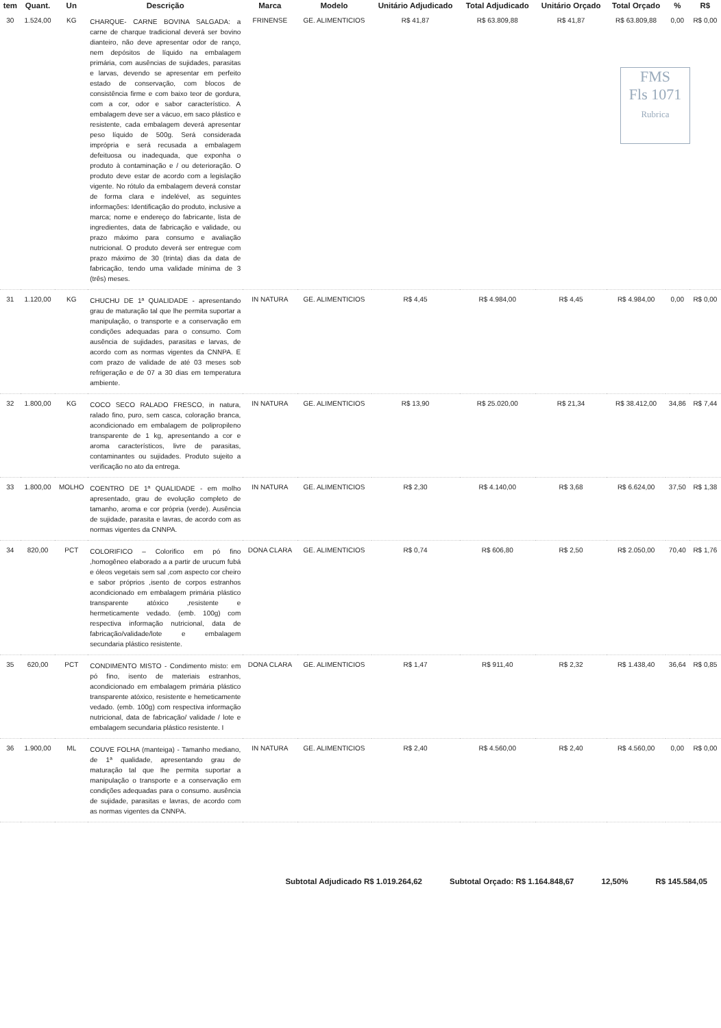FMS
Fls 1071
Rubrica
| tem | Quant. | Un | Descrição | Marca | Modelo | Unitário Adjudicado | Total Adjudicado | Unitário Orçado | Total Orçado | % | R$ |
| --- | --- | --- | --- | --- | --- | --- | --- | --- | --- | --- | --- |
| 30 | 1.524,00 | KG | CHARQUE- CARNE BOVINA SALGADA: a carne de charque tradicional deverá ser bovino dianteiro, não deve apresentar odor de ranço, nem depósitos de líquido na embalagem primária, com ausências de sujidades, parasitas e larvas, devendo se apresentar em perfeito estado de conservação, com blocos de consistência firme e com baixo teor de gordura, com a cor, odor e sabor característico. A embalagem deve ser a vácuo, em saco plástico e resistente, cada embalagem deverá apresentar peso líquido de 500g. Será considerada imprópria e será recusada a embalagem defeituosa ou inadequada, que exponha o produto à contaminação e / ou deterioração. O produto deve estar de acordo com a legislação vigente. No rótulo da embalagem deverá constar de forma clara e indelével, as seguintes informações: Identificação do produto, inclusive a marca; nome e endereço do fabricante, lista de ingredientes, data de fabricação e validade, ou prazo máximo para consumo e avaliação nutricional. O produto deverá ser entregue com prazo máximo de 30 (trinta) dias da data de fabricação, tendo uma validade mínima de 3 (três) meses. | FRINENSE | GE. ALIMENTICIOS | R$ 41,87 | R$ 63.809,88 | R$ 41,87 | R$ 63.809,88 | 0,00 | R$ 0,00 |
| 31 | 1.120,00 | KG | CHUCHU DE 1ª QUALIDADE - apresentando grau de maturação tal que lhe permita suportar a manipulação, o transporte e a conservação em condições adequadas para o consumo. Com ausência de sujidades, parasitas e larvas, de acordo com as normas vigentes da CNNPA. E com prazo de validade de até 03 meses sob refrigeração e de 07 a 30 dias em temperatura ambiente. | IN NATURA | GE. ALIMENTICIOS | R$ 4,45 | R$ 4.984,00 | R$ 4,45 | R$ 4.984,00 | 0,00 | R$ 0,00 |
| 32 | 1.800,00 | KG | COCO SECO RALADO FRESCO, in natura, ralado fino, puro, sem casca, coloração branca, acondicionado em embalagem de polipropileno transparente de 1 kg, apresentando a cor e aroma característicos, livre de parasitas, contaminantes ou sujidades. Produto sujeito a verificação no ato da entrega. | IN NATURA | GE. ALIMENTICIOS | R$ 13,90 | R$ 25.020,00 | R$ 21,34 | R$ 38.412,00 | 34,86 | R$ 7,44 |
| 33 | 1.800,00 | MOLHO | COENTRO DE 1ª QUALIDADE - em molho apresentado, grau de evolução completo de tamanho, aroma e cor própria (verde). Ausência de sujidade, parasita e lavras, de acordo com as normas vigentes da CNNPA. | IN NATURA | GE. ALIMENTICIOS | R$ 2,30 | R$ 4.140,00 | R$ 3,68 | R$ 6.624,00 | 37,50 | R$ 1,38 |
| 34 | 820,00 | PCT | COLORIFICO – Colorifico em pó fino ,homogêneo elaborado a a partir de urucum fubá e óleos vegetais sem sal ,com aspecto cor cheiro e sabor próprios ,isento de corpos estranhos acondicionado em embalagem primária plástico transparente atóxico ,resistente e hermeticamente vedado. (emb. 100g) com respectiva informação nutricional, data de fabricação/validade/lote e embalagem secundaria plástico resistente. | DONA CLARA | GE. ALIMENTICIOS | R$ 0,74 | R$ 606,80 | R$ 2,50 | R$ 2.050,00 | 70,40 | R$ 1,76 |
| 35 | 620,00 | PCT | CONDIMENTO MISTO - Condimento misto: em pó fino, isento de materiais estranhos, acondicionado em embalagem primária plástico transparente atóxico, resistente e hemeticamente vedado. (emb. 100g) com respectiva informação nutricional, data de fabricação/ validade / lote e embalagem secundaria plástico resistente. I | DONA CLARA | GE. ALIMENTICIOS | R$ 1,47 | R$ 911,40 | R$ 2,32 | R$ 1.438,40 | 36,64 | R$ 0,85 |
| 36 | 1.900,00 | ML | COUVE FOLHA (manteiga) - Tamanho mediano, de 1ª qualidade, apresentando grau de maturação tal que lhe permita suportar a manipulação o transporte e a conservação em condições adequadas para o consumo. ausência de sujidade, parasitas e lavras, de acordo com as normas vigentes da CNNPA. | IN NATURA | GE. ALIMENTICIOS | R$ 2,40 | R$ 4.560,00 | R$ 2,40 | R$ 4.560,00 | 0,00 | R$ 0,00 |
Subtotal Adjudicado R$ 1.019.264,62 Subtotal Orçado: R$ 1.164.848,67 12,50% R$ 145.584,05